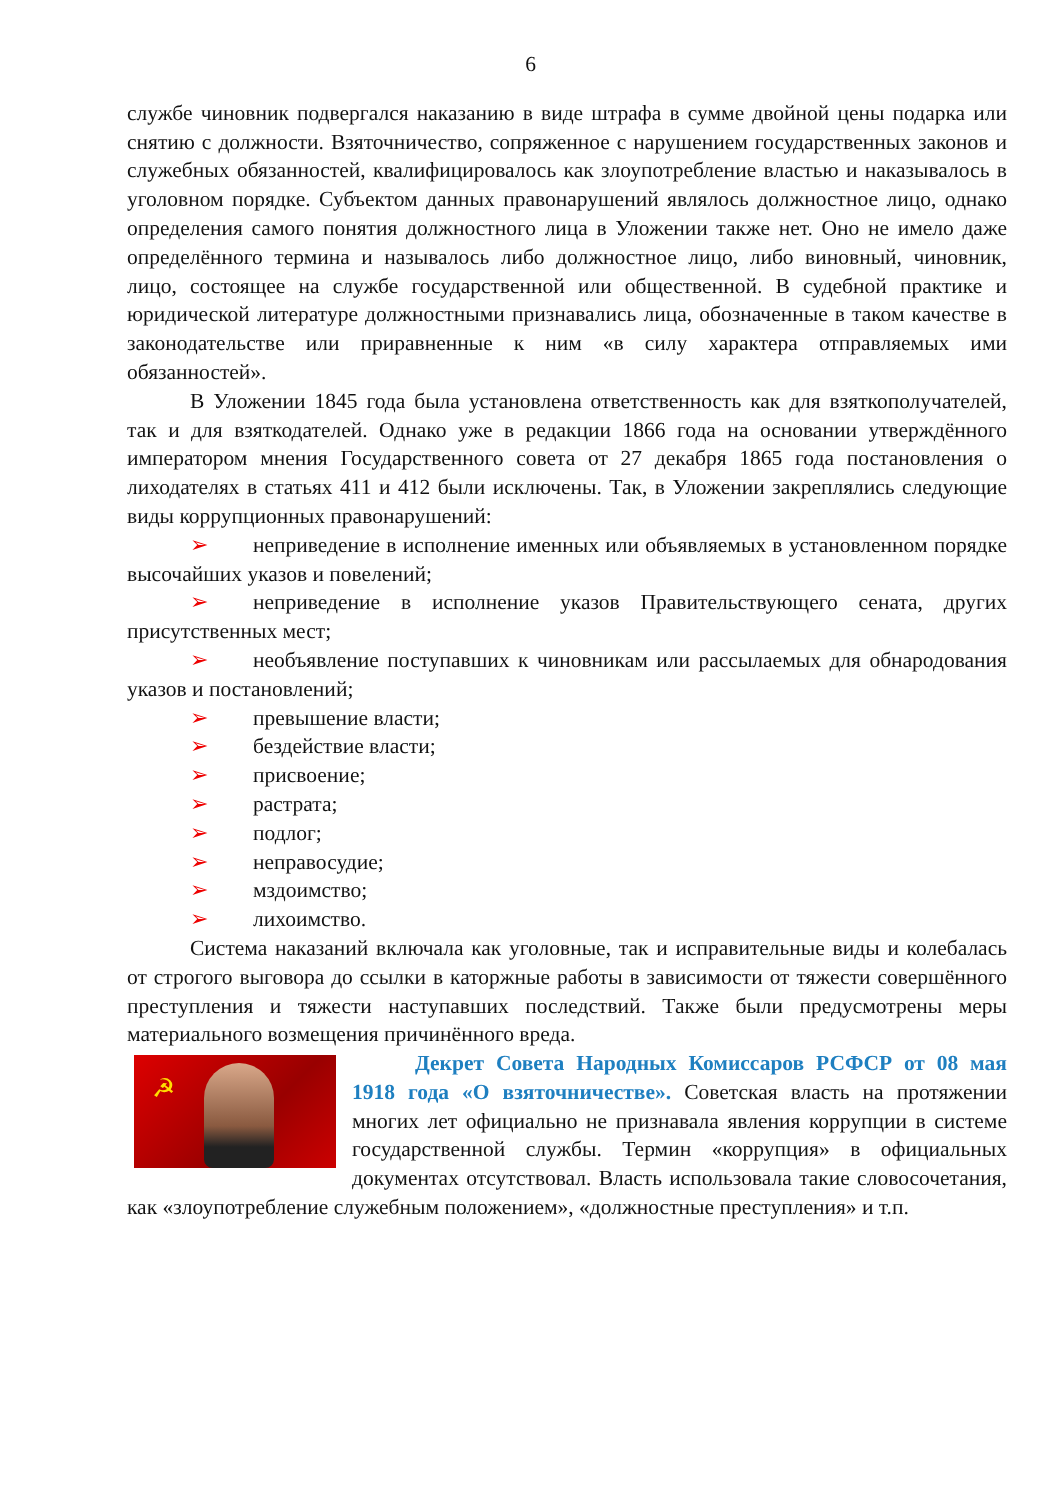6
службе чиновник подвергался наказанию в виде штрафа в сумме двойной цены подарка или снятию с должности. Взяточничество, сопряженное с нарушением государственных законов и служебных обязанностей, квалифицировалось как злоупотребление властью и наказывалось в уголовном порядке. Субъектом данных правонарушений являлось должностное лицо, однако определения самого понятия должностного лица в Уложении также нет. Оно не имело даже определённого термина и называлось либо должностное лицо, либо виновный, чиновник, лицо, состоящее на службе государственной или общественной. В судебной практике и юридической литературе должностными признавались лица, обозначенные в таком качестве в законодательстве или приравненные к ним «в силу характера отправляемых ими обязанностей».
В Уложении 1845 года была установлена ответственность как для взяткополучателей, так и для взяткодателей. Однако уже в редакции 1866 года на основании утверждённого императором мнения Государственного совета от 27 декабря 1865 года постановления о лиходателях в статьях 411 и 412 были исключены. Так, в Уложении закреплялись следующие виды коррупционных правонарушений:
➢ неприведение в исполнение именных или объявляемых в установленном порядке высочайших указов и повелений;
➢ неприведение в исполнение указов Правительствующего сената, других присутственных мест;
➢ необъявление поступавших к чиновникам или рассылаемых для обнародования указов и постановлений;
➢ превышение власти;
➢ бездействие власти;
➢ присвоение;
➢ растрата;
➢ подлог;
➢ неправосудие;
➢ мздоимство;
➢ лихоимство.
Система наказаний включала как уголовные, так и исправительные виды и колебалась от строгого выговора до ссылки в каторжные работы в зависимости от тяжести совершённого преступления и тяжести наступавших последствий. Также были предусмотрены меры материального возмещения причинённого вреда.
☭
Декрет Совета Народных Комиссаров РСФСР от 08 мая 1918 года «О взяточничестве». Советская власть на протяжении многих лет официально не признавала явления коррупции в системе государственной службы. Термин «коррупция» в официальных документах отсутствовал. Власть использовала такие словосочетания, как «злоупотребление служебным положением», «должностные преступления» и т.п.